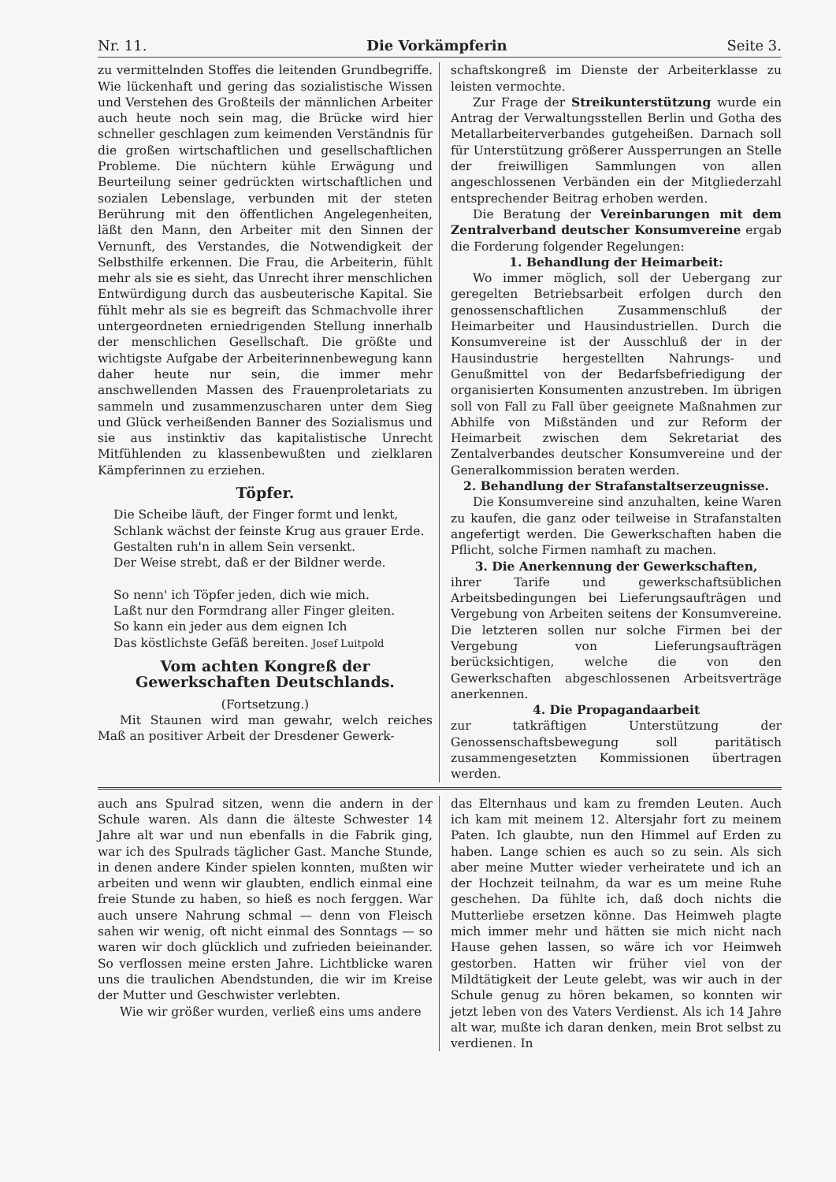Nr. 11. Die Vorkämpferin Seite 3.
zu vermittelnden Stoffes die leitenden Grundbegriffe. Wie lückenhaft und gering das sozialistische Wissen und Verstehen des Großteils der männlichen Arbeiter auch heute noch sein mag, die Brücke wird hier schneller geschlagen zum keimenden Verständnis für die großen wirtschaftlichen und gesellschaftlichen Probleme. Die nüchtern kühle Erwägung und Beurteilung seiner gedrückten wirtschaftlichen und sozialen Lebenslage, verbunden mit der steten Berührung mit den öffentlichen Angelegenheiten, läßt den Mann, den Arbeiter mit den Sinnen der Vernunft, des Verstandes, die Notwendigkeit der Selbsthilfe erkennen. Die Frau, die Arbeiterin, fühlt mehr als sie es sieht, das Unrecht ihrer menschlichen Entwürdigung durch das ausbeuterische Kapital. Sie fühlt mehr als sie es begreift das Schmachvolle ihrer untergeordneten erniedrigenden Stellung innerhalb der menschlichen Gesellschaft. Die größte und wichtigste Aufgabe der Arbeiterinnenbewegung kann daher heute nur sein, die immer mehr anschwellenden Massen des Frauenproletariats zu sammeln und zusammenzuscharen unter dem Sieg und Glück verheißenden Banner des Sozialismus und sie aus instinktiv das kapitalistische Unrecht Mitfühlenden zu klassenbewußten und zielklaren Kämpferinnen zu erziehen.
Töpfer.
Die Scheibe läuft, der Finger formt und lenkt,
Schlank wächst der feinste Krug aus grauer Erde.
Gestalten ruh'n in allem Sein versenkt.
Der Weise strebt, daß er der Bildner werde.
So nenn' ich Töpfer jeden, dich wie mich.
Laßt nur den Formdrang aller Finger gleiten.
So kann ein jeder aus dem eignen Ich
Das köstlichste Gefäß bereiten. Josef Luitpold
Vom achten Kongreß der Gewerkschaften Deutschlands.
(Fortsetzung.)
Mit Staunen wird man gewahr, welch reiches Maß an positiver Arbeit der Dresdener Gewerk-
schaftskongreß im Dienste der Arbeiterklasse zu leisten vermochte.
Zur Frage der Streikunterstützung wurde ein Antrag der Verwaltungsstellen Berlin und Gotha des Metallarbeiterverbandes gutgeheißen. Darnach soll für Unterstützung größerer Aussperrungen an Stelle der freiwilligen Sammlungen von allen angeschlossenen Verbänden ein der Mitgliederzahl entsprechender Beitrag erhoben werden.
Die Beratung der Vereinbarungen mit dem Zentralverband deutscher Konsumvereine ergab die Forderung folgender Regelungen:
1. Behandlung der Heimarbeit:
Wo immer möglich, soll der Uebergang zur geregelten Betriebsarbeit erfolgen durch den genossenschaftlichen Zusammenschluß der Heimarbeiter und Hausindustriellen. Durch die Konsumvereine ist der Ausschluß der in der Hausindustrie hergestellten Nahrungs- und Genußmittel von der Bedarfsbefriedigung der organisierten Konsumenten anzustreben. Im übrigen soll von Fall zu Fall über geeignete Maßnahmen zur Abhilfe von Mißständen und zur Reform der Heimarbeit zwischen dem Sekretariat des Zentalverbandes deutscher Konsumvereine und der Generalkommission beraten werden.
2. Behandlung der Strafanstaltserzeugnisse.
Die Konsumvereine sind anzuhalten, keine Waren zu kaufen, die ganz oder teilweise in Strafanstalten angefertigt werden. Die Gewerkschaften haben die Pflicht, solche Firmen namhaft zu machen.
3. Die Anerkennung der Gewerkschaften,
ihrer Tarife und gewerkschaftsüblichen Arbeitsbedingungen bei Lieferungsaufträgen und Vergebung von Arbeiten seitens der Konsumvereine. Die letzteren sollen nur solche Firmen bei der Vergebung von Lieferungsaufträgen berücksichtigen, welche die von den Gewerkschaften abgeschlossenen Arbeitsverträge anerkennen.
4. Die Propagandaarbeit
zur tatkräftigen Unterstützung der Genossenschaftsbewegung soll paritätisch zusammengesetzten Kommissionen übertragen werden.
auch ans Spulrad sitzen, wenn die andern in der Schule waren. Als dann die älteste Schwester 14 Jahre alt war und nun ebenfalls in die Fabrik ging, war ich des Spulrads täglicher Gast. Manche Stunde, in denen andere Kinder spielen konnten, mußten wir arbeiten und wenn wir glaubten, endlich einmal eine freie Stunde zu haben, so hieß es noch ferggen. War auch unsere Nahrung schmal — denn von Fleisch sahen wir wenig, oft nicht einmal des Sonntags — so waren wir doch glücklich und zufrieden beieinander. So verflossen meine ersten Jahre. Lichtblicke waren uns die traulichen Abendstunden, die wir im Kreise der Mutter und Geschwister verlebten.
Wie wir größer wurden, verließ eins ums andere
das Elternhaus und kam zu fremden Leuten. Auch ich kam mit meinem 12. Altersjahr fort zu meinem Paten. Ich glaubte, nun den Himmel auf Erden zu haben. Lange schien es auch so zu sein. Als sich aber meine Mutter wieder verheiratete und ich an der Hochzeit teilnahm, da war es um meine Ruhe geschehen. Da fühlte ich, daß doch nichts die Mutterliebe ersetzen könne. Das Heimweh plagte mich immer mehr und hätten sie mich nicht nach Hause gehen lassen, so wäre ich vor Heimweh gestorben. Hatten wir früher viel von der Mildtätigkeit der Leute gelebt, was wir auch in der Schule genug zu hören bekamen, so konnten wir jetzt leben von des Vaters Verdienst. Als ich 14 Jahre alt war, mußte ich daran denken, mein Brot selbst zu verdienen. In